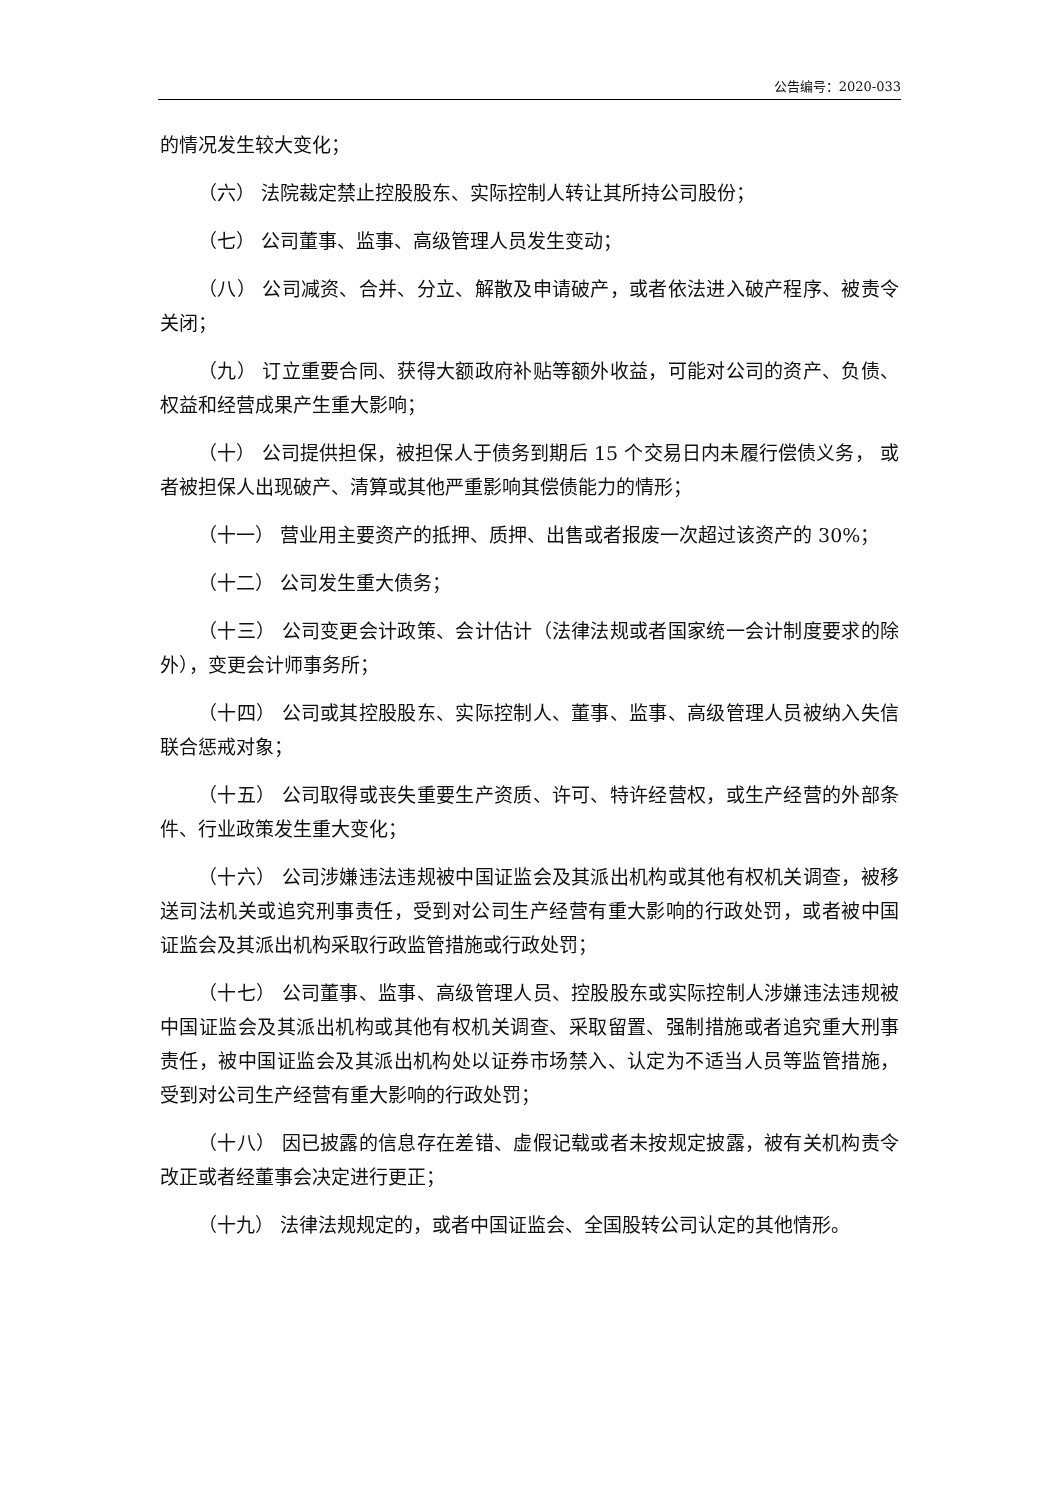公告编号：2020-033
的情况发生较大变化；
（六） 法院裁定禁止控股股东、实际控制人转让其所持公司股份；
（七） 公司董事、监事、高级管理人员发生变动；
（八） 公司减资、合并、分立、解散及申请破产，或者依法进入破产程序、被责令关闭；
（九） 订立重要合同、获得大额政府补贴等额外收益，可能对公司的资产、负债、权益和经营成果产生重大影响；
（十） 公司提供担保，被担保人于债务到期后 15 个交易日内未履行偿债义务， 或者被担保人出现破产、清算或其他严重影响其偿债能力的情形；
（十一） 营业用主要资产的抵押、质押、出售或者报废一次超过该资产的 30%；
（十二） 公司发生重大债务；
（十三） 公司变更会计政策、会计估计（法律法规或者国家统一会计制度要求的除外），变更会计师事务所；
（十四） 公司或其控股股东、实际控制人、董事、监事、高级管理人员被纳入失信联合惩戒对象；
（十五） 公司取得或丧失重要生产资质、许可、特许经营权，或生产经营的外部条件、行业政策发生重大变化；
（十六） 公司涉嫌违法违规被中国证监会及其派出机构或其他有权机关调查，被移送司法机关或追究刑事责任，受到对公司生产经营有重大影响的行政处罚，或者被中国证监会及其派出机构采取行政监管措施或行政处罚；
（十七） 公司董事、监事、高级管理人员、控股股东或实际控制人涉嫌违法违规被中国证监会及其派出机构或其他有权机关调查、采取留置、强制措施或者追究重大刑事责任，被中国证监会及其派出机构处以证券市场禁入、认定为不适当人员等监管措施，受到对公司生产经营有重大影响的行政处罚；
（十八） 因已披露的信息存在差错、虚假记载或者未按规定披露，被有关机构责令改正或者经董事会决定进行更正；
（十九） 法律法规规定的，或者中国证监会、全国股转公司认定的其他情形。